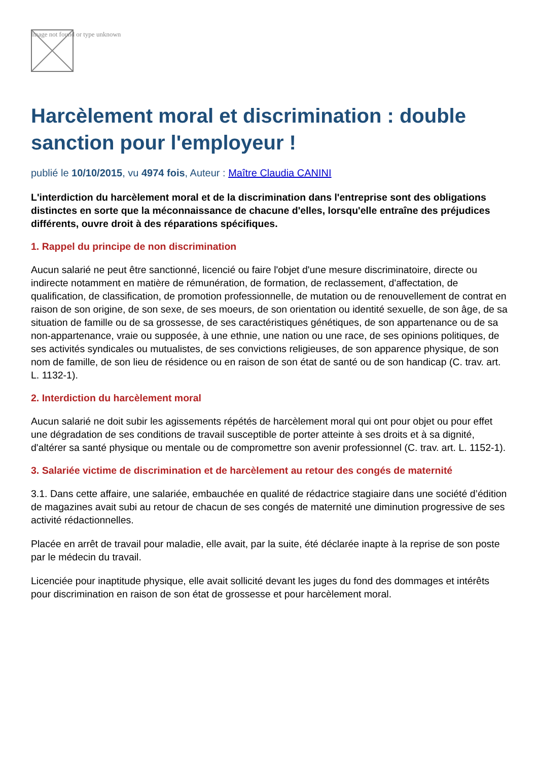Image not found or type unknown
Harcèlement moral et discrimination : double sanction pour l'employeur !
publié le 10/10/2015, vu 4974 fois, Auteur : Maître Claudia CANINI
L'interdiction du harcèlement moral et de la discrimination dans l'entreprise sont des obligations distinctes en sorte que la méconnaissance de chacune d'elles, lorsqu'elle entraîne des préjudices différents, ouvre droit à des réparations spécifiques.
1. Rappel du principe de non discrimination
Aucun salarié ne peut être sanctionné, licencié ou faire l'objet d'une mesure discriminatoire, directe ou indirecte notamment en matière de rémunération, de formation, de reclassement, d'affectation, de qualification, de classification, de promotion professionnelle, de mutation ou de renouvellement de contrat en raison de son origine, de son sexe, de ses moeurs, de son orientation ou identité sexuelle, de son âge, de sa situation de famille ou de sa grossesse, de ses caractéristiques génétiques, de son appartenance ou de sa non-appartenance, vraie ou supposée, à une ethnie, une nation ou une race, de ses opinions politiques, de ses activités syndicales ou mutualistes, de ses convictions religieuses, de son apparence physique, de son nom de famille, de son lieu de résidence ou en raison de son état de santé ou de son handicap (C. trav. art. L. 1132-1).
2. Interdiction du harcèlement moral
Aucun salarié ne doit subir les agissements répétés de harcèlement moral qui ont pour objet ou pour effet une dégradation de ses conditions de travail susceptible de porter atteinte à ses droits et à sa dignité, d'altérer sa santé physique ou mentale ou de compromettre son avenir professionnel (C. trav. art. L. 1152-1).
3. Salariée victime de discrimination et de harcèlement au retour des congés de maternité
3.1. Dans cette affaire, une salariée, embauchée en qualité de rédactrice stagiaire dans une société d’édition de magazines avait subi au retour de chacun de ses congés de maternité une diminution progressive de ses activité rédactionnelles.
Placée en arrêt de travail pour maladie, elle avait, par la suite, été déclarée inapte à la reprise de son poste par le médecin du travail.
Licenciée pour inaptitude physique, elle avait sollicité devant les juges du fond des dommages et intérêts pour discrimination en raison de son état de grossesse et pour harcèlement moral.